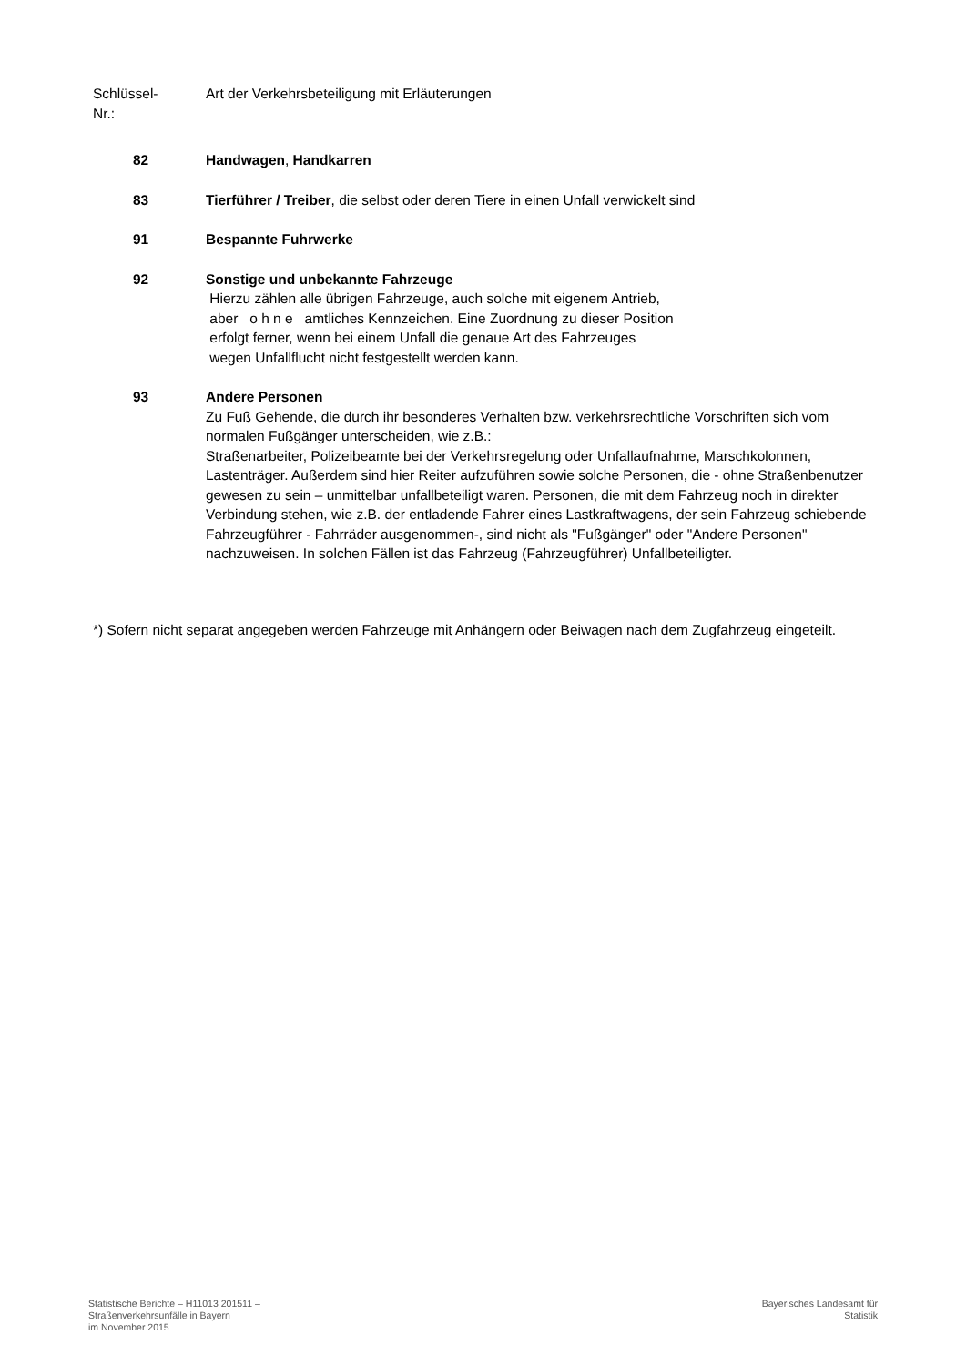Schlüssel-
Nr.:
Art der Verkehrsbeteiligung mit Erläuterungen
82 Handwagen, Handkarren
83 Tierführer / Treiber, die selbst oder deren Tiere in einen Unfall verwickelt sind
91 Bespannte Fuhrwerke
92 Sonstige und unbekannte Fahrzeuge
Hierzu zählen alle übrigen Fahrzeuge, auch solche mit eigenem Antrieb,
aber o h n e amtliches Kennzeichen. Eine Zuordnung zu dieser Position
erfolgt ferner, wenn bei einem Unfall die genaue Art des Fahrzeuges
wegen Unfallflucht nicht festgestellt werden kann.
93 Andere Personen
Zu Fuß Gehende, die durch ihr besonderes Verhalten bzw. verkehrsrechtliche Vorschriften sich vom normalen Fußgänger unterscheiden, wie z.B.:
Straßenarbeiter, Polizeibeamte bei der Verkehrsregelung oder Unfallaufnahme, Marschkolonnen, Lastenträger. Außerdem sind hier Reiter aufzuführen sowie solche Personen, die - ohne Straßenbenutzer gewesen zu sein – unmittelbar unfallbeteiligt waren. Personen, die mit dem Fahrzeug noch in direkter Verbindung stehen, wie z.B. der entladende Fahrer eines Lastkraftwagens, der sein Fahrzeug schiebende Fahrzeugführer - Fahrräder ausgenommen-, sind nicht als "Fußgänger" oder "Andere Personen" nachzuweisen. In solchen Fällen ist das Fahrzeug (Fahrzeugführer) Unfallbeteiligter.
*) Sofern nicht separat angegeben werden Fahrzeuge mit Anhängern oder Beiwagen nach dem Zugfahrzeug eingeteilt.
Statistische Berichte – H11013 201511 –
Straßenverkehrsunfälle in Bayern
im November 2015
Bayerisches Landesamt für
Statistik